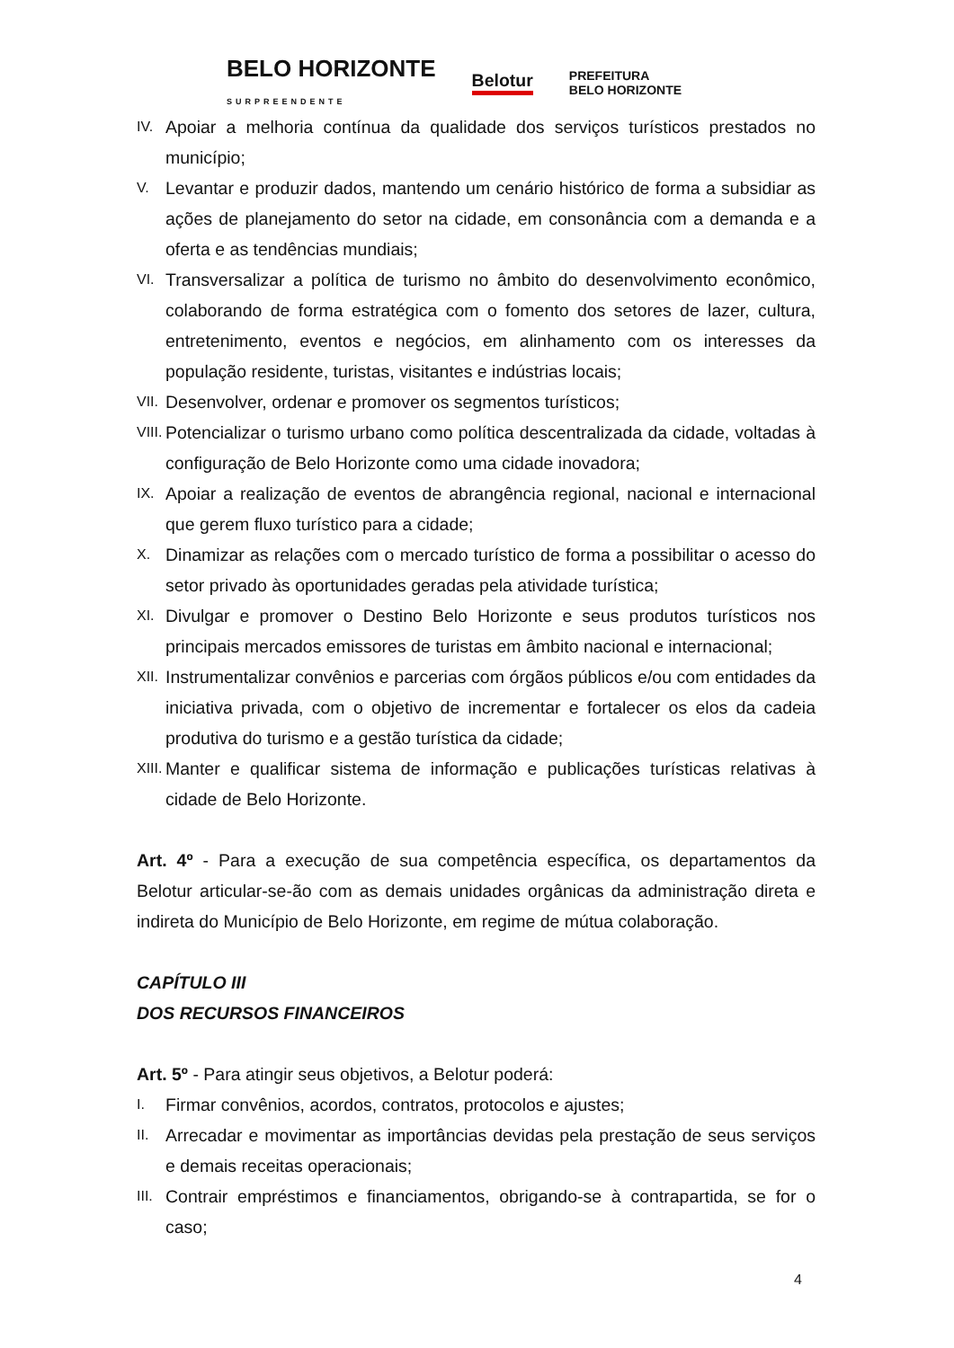BELO HORIZONTE
SURPREENDENTE Belotur PREFEITURA
BELO HORIZONTE
IV. Apoiar a melhoria contínua da qualidade dos serviços turísticos prestados no município;
V. Levantar e produzir dados, mantendo um cenário histórico de forma a subsidiar as ações de planejamento do setor na cidade, em consonância com a demanda e a oferta e as tendências mundiais;
VI. Transversalizar a política de turismo no âmbito do desenvolvimento econômico, colaborando de forma estratégica com o fomento dos setores de lazer, cultura, entretenimento, eventos e negócios, em alinhamento com os interesses da população residente, turistas, visitantes e indústrias locais;
VII. Desenvolver, ordenar e promover os segmentos turísticos;
VIII. Potencializar o turismo urbano como política descentralizada da cidade, voltadas à configuração de Belo Horizonte como uma cidade inovadora;
IX. Apoiar a realização de eventos de abrangência regional, nacional e internacional que gerem fluxo turístico para a cidade;
X. Dinamizar as relações com o mercado turístico de forma a possibilitar o acesso do setor privado às oportunidades geradas pela atividade turística;
XI. Divulgar e promover o Destino Belo Horizonte e seus produtos turísticos nos principais mercados emissores de turistas em âmbito nacional e internacional;
XII. Instrumentalizar convênios e parcerias com órgãos públicos e/ou com entidades da iniciativa privada, com o objetivo de incrementar e fortalecer os elos da cadeia produtiva do turismo e a gestão turística da cidade;
XIII. Manter e qualificar sistema de informação e publicações turísticas relativas à cidade de Belo Horizonte.
Art. 4º - Para a execução de sua competência específica, os departamentos da Belotur articular-se-ão com as demais unidades orgânicas da administração direta e indireta do Município de Belo Horizonte, em regime de mútua colaboração.
CAPÍTULO III
DOS RECURSOS FINANCEIROS
Art. 5º - Para atingir seus objetivos, a Belotur poderá:
I. Firmar convênios, acordos, contratos, protocolos e ajustes;
II. Arrecadar e movimentar as importâncias devidas pela prestação de seus serviços e demais receitas operacionais;
III. Contrair empréstimos e financiamentos, obrigando-se à contrapartida, se for o caso;
4